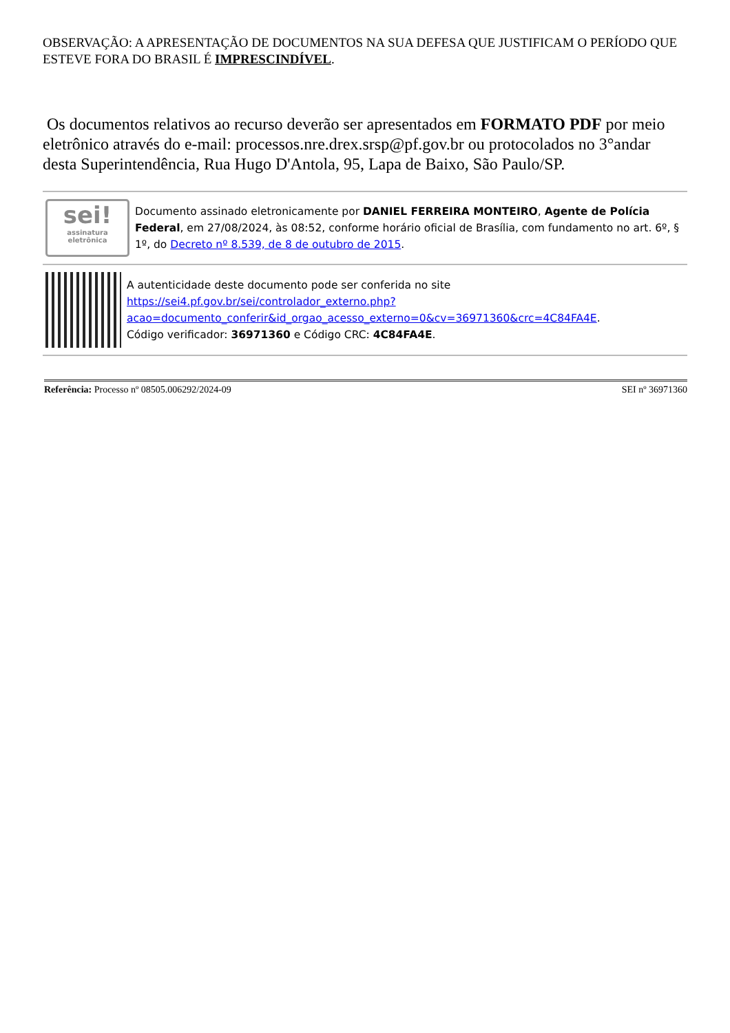OBSERVAÇÃO: A APRESENTAÇÃO DE DOCUMENTOS NA SUA DEFESA QUE JUSTIFICAM O PERÍODO QUE ESTEVE FORA DO BRASIL É IMPRESCINDÍVEL.
Os documentos relativos ao recurso deverão ser apresentados em FORMATO PDF por meio eletrônico através do e-mail: processos.nre.drex.srsp@pf.gov.br ou protocolados no 3°andar desta Superintendência, Rua Hugo D'Antola, 95, Lapa de Baixo, São Paulo/SP.
sei!
assinatura eletrônica
Documento assinado eletronicamente por DANIEL FERREIRA MONTEIRO, Agente de Polícia Federal, em 27/08/2024, às 08:52, conforme horário oficial de Brasília, com fundamento no art. 6º, § 1º, do Decreto nº 8.539, de 8 de outubro de 2015.
A autenticidade deste documento pode ser conferida no site https://sei4.pf.gov.br/sei/controlador_externo.php?acao=documento_conferir&id_orgao_acesso_externo=0&cv=36971360&crc=4C84FA4E.
Código verificador: 36971360 e Código CRC: 4C84FA4E.
Referência: Processo nº 08505.006292/2024-09 SEI nº 36971360